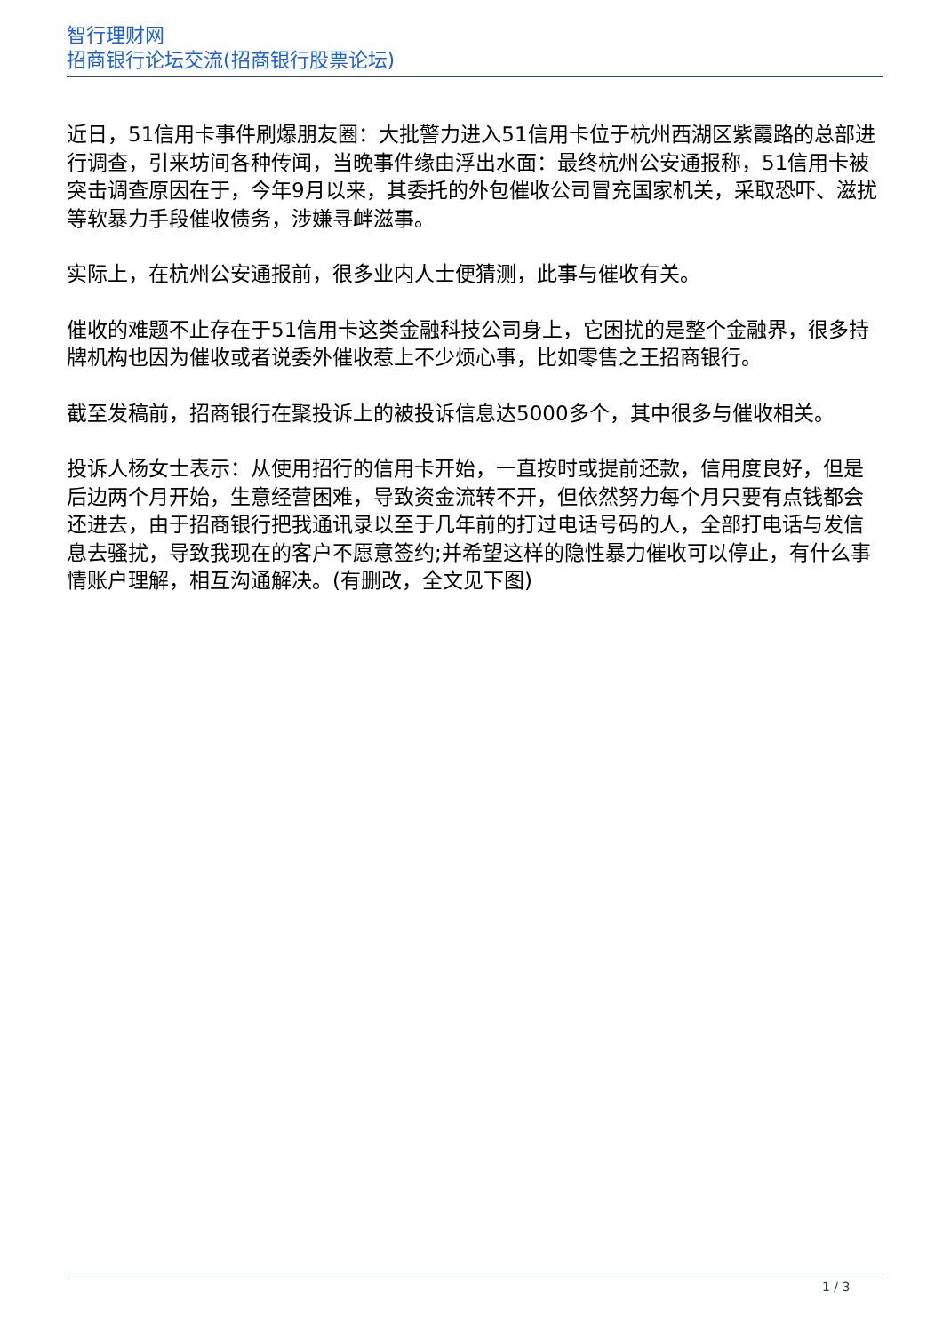智行理财网
招商银行论坛交流(招商银行股票论坛)
近日，51信用卡事件刷爆朋友圈：大批警力进入51信用卡位于杭州西湖区紫霞路的总部进行调查，引来坊间各种传闻，当晚事件缘由浮出水面：最终杭州公安通报称，51信用卡被突击调查原因在于，今年9月以来，其委托的外包催收公司冒充国家机关，采取恐吓、滋扰等软暴力手段催收债务，涉嫌寻衅滋事。
实际上，在杭州公安通报前，很多业内人士便猜测，此事与催收有关。
催收的难题不止存在于51信用卡这类金融科技公司身上，它困扰的是整个金融界，很多持牌机构也因为催收或者说委外催收惹上不少烦心事，比如零售之王招商银行。
截至发稿前，招商银行在聚投诉上的被投诉信息达5000多个，其中很多与催收相关。
投诉人杨女士表示：从使用招行的信用卡开始，一直按时或提前还款，信用度良好，但是后边两个月开始，生意经营困难，导致资金流转不开，但依然努力每个月只要有点钱都会还进去，由于招商银行把我通讯录以至于几年前的打过电话号码的人，全部打电话与发信息去骚扰，导致我现在的客户不愿意签约;并希望这样的隐性暴力催收可以停止，有什么事情账户理解，相互沟通解决。(有删改，全文见下图)
1 / 3